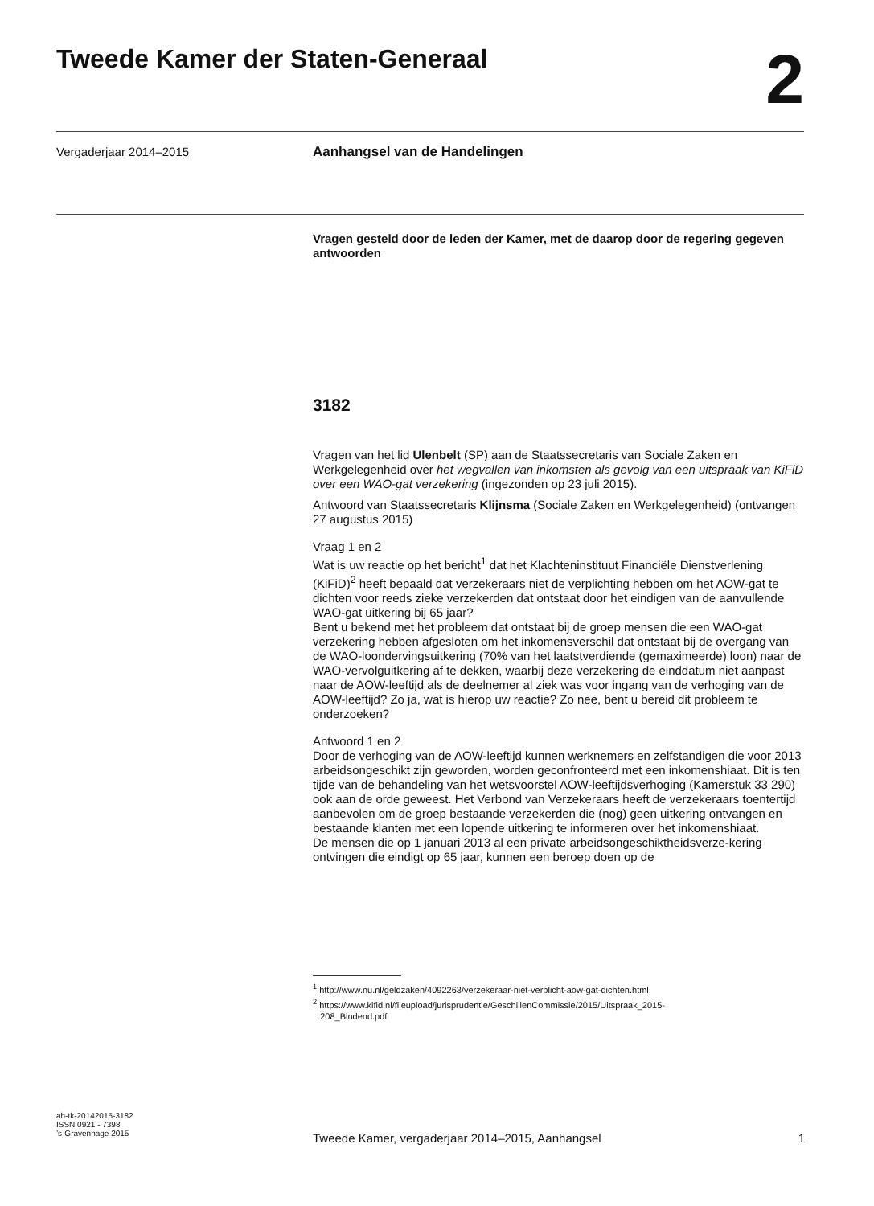Tweede Kamer der Staten-Generaal
2
Vergaderjaar 2014–2015
Aanhangsel van de Handelingen
Vragen gesteld door de leden der Kamer, met de daarop door de regering gegeven antwoorden
3182
Vragen van het lid Ulenbelt (SP) aan de Staatssecretaris van Sociale Zaken en Werkgelegenheid over het wegvallen van inkomsten als gevolg van een uitspraak van KiFiD over een WAO-gat verzekering (ingezonden op 23 juli 2015).
Antwoord van Staatssecretaris Klijnsma (Sociale Zaken en Werkgelegenheid) (ontvangen 27 augustus 2015)
Vraag 1 en 2
Wat is uw reactie op het bericht<sup>1</sup> dat het Klachteninstituut Financiële Dienstverlening (KiFiD)<sup>2</sup> heeft bepaald dat verzekeraars niet de verplichting hebben om het AOW-gat te dichten voor reeds zieke verzekerden dat ontstaat door het eindigen van de aanvullende WAO-gat uitkering bij 65 jaar?
Bent u bekend met het probleem dat ontstaat bij de groep mensen die een WAO-gat verzekering hebben afgesloten om het inkomensverschil dat ontstaat bij de overgang van de WAO-loondervingsuitkering (70% van het laatstverdiende (gemaximeerde) loon) naar de WAO-vervolguitkering af te dekken, waarbij deze verzekering de einddatum niet aanpast naar de AOW-leeftijd als de deelnemer al ziek was voor ingang van de verhoging van de AOW-leeftijd? Zo ja, wat is hierop uw reactie? Zo nee, bent u bereid dit probleem te onderzoeken?
Antwoord 1 en 2
Door de verhoging van de AOW-leeftijd kunnen werknemers en zelfstandigen die voor 2013 arbeidsongeschikt zijn geworden, worden geconfronteerd met een inkomenshiaat. Dit is ten tijde van de behandeling van het wetsvoorstel AOW-leeftijdsverhoging (Kamerstuk 33 290) ook aan de orde geweest. Het Verbond van Verzekeraars heeft de verzekeraars toentertijd aanbevolen om de groep bestaande verzekerden die (nog) geen uitkering ontvangen en bestaande klanten met een lopende uitkering te informeren over het inkomenshiaat.
De mensen die op 1 januari 2013 al een private arbeidsongeschiktheidsverze-kering ontvingen die eindigt op 65 jaar, kunnen een beroep doen op de
<sup>1</sup> http://www.nu.nl/geldzaken/4092263/verzekeraar-niet-verplicht-aow-gat-dichten.html
<sup>2</sup> https://www.kifid.nl/fileupload/jurisprudentie/GeschillenCommissie/2015/Uitspraak_2015-
208_Bindend.pdf
ah-tk-20142015-3182
ISSN 0921 - 7398
’s-Gravenhage 2015
Tweede Kamer, vergaderjaar 2014–2015, Aanhangsel 1